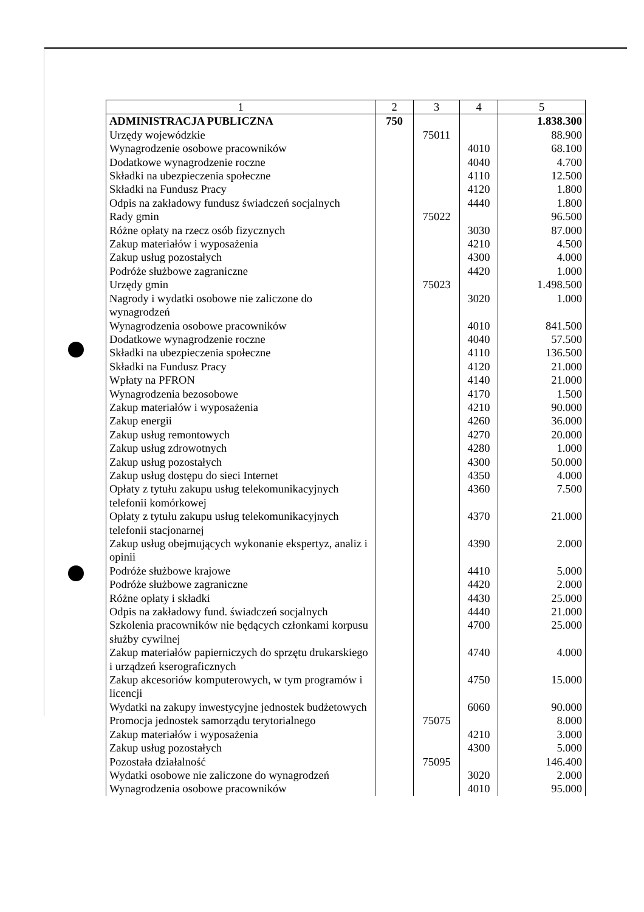| 1 | 2 | 3 | 4 | 5 |
| --- | --- | --- | --- | --- |
| ADMINISTRACJA PUBLICZNA | 750 | | | 1.838.300 |
| Urzędy wojewódzkie | | 75011 | | 88.900 |
| Wynagrodzenie osobowe pracowników | | | 4010 | 68.100 |
| Dodatkowe wynagrodzenie roczne | | | 4040 | 4.700 |
| Składki na ubezpieczenia społeczne | | | 4110 | 12.500 |
| Składki na Fundusz Pracy | | | 4120 | 1.800 |
| Odpis na zakładowy fundusz świadczeń socjalnych | | | 4440 | 1.800 |
| Rady gmin | | 75022 | | 96.500 |
| Różne opłaty na rzecz osób fizycznych | | | 3030 | 87.000 |
| Zakup materiałów i wyposażenia | | | 4210 | 4.500 |
| Zakup usług pozostałych | | | 4300 | 4.000 |
| Podróże służbowe zagraniczne | | | 4420 | 1.000 |
| Urzędy gmin | | 75023 | | 1.498.500 |
| Nagrody i wydatki osobowe nie zaliczone do wynagrodzeń | | | 3020 | 1.000 |
| Wynagrodzenia osobowe pracowników | | | 4010 | 841.500 |
| Dodatkowe wynagrodzenie roczne | | | 4040 | 57.500 |
| Składki na ubezpieczenia społeczne | | | 4110 | 136.500 |
| Składki na Fundusz Pracy | | | 4120 | 21.000 |
| Wpłaty na PFRON | | | 4140 | 21.000 |
| Wynagrodzenia bezosobowe | | | 4170 | 1.500 |
| Zakup materiałów i wyposażenia | | | 4210 | 90.000 |
| Zakup energii | | | 4260 | 36.000 |
| Zakup usług remontowych | | | 4270 | 20.000 |
| Zakup usług zdrowotnych | | | 4280 | 1.000 |
| Zakup usług pozostałych | | | 4300 | 50.000 |
| Zakup usług dostępu do sieci Internet | | | 4350 | 4.000 |
| Opłaty z tytułu zakupu usług telekomunikacyjnych telefonii komórkowej | | | 4360 | 7.500 |
| Opłaty z tytułu zakupu usług telekomunikacyjnych telefonii stacjonarnej | | | 4370 | 21.000 |
| Zakup usług obejmujących wykonanie ekspertyz, analiz i opinii | | | 4390 | 2.000 |
| Podróże służbowe krajowe | | | 4410 | 5.000 |
| Podróże służbowe zagraniczne | | | 4420 | 2.000 |
| Różne opłaty i składki | | | 4430 | 25.000 |
| Odpis na zakładowy fund. świadczeń socjalnych | | | 4440 | 21.000 |
| Szkolenia pracowników nie będących członkami korpusu służby cywilnej | | | 4700 | 25.000 |
| Zakup materiałów papierniczych do sprzętu drukarskiego i urządzeń kserograficznych | | | 4740 | 4.000 |
| Zakup akcesoriów komputerowych, w tym programów i licencji | | | 4750 | 15.000 |
| Wydatki na zakupy inwestycyjne jednostek budżetowych | | | 6060 | 90.000 |
| Promocja jednostek samorządu terytorialnego | | 75075 | | 8.000 |
| Zakup materiałów i wyposażenia | | | 4210 | 3.000 |
| Zakup usług pozostałych | | | 4300 | 5.000 |
| Pozostała działalność | | 75095 | | 146.400 |
| Wydatki osobowe nie zaliczone do wynagrodzeń | | | 3020 | 2.000 |
| Wynagrodzenia osobowe pracowników | | | 4010 | 95.000 |